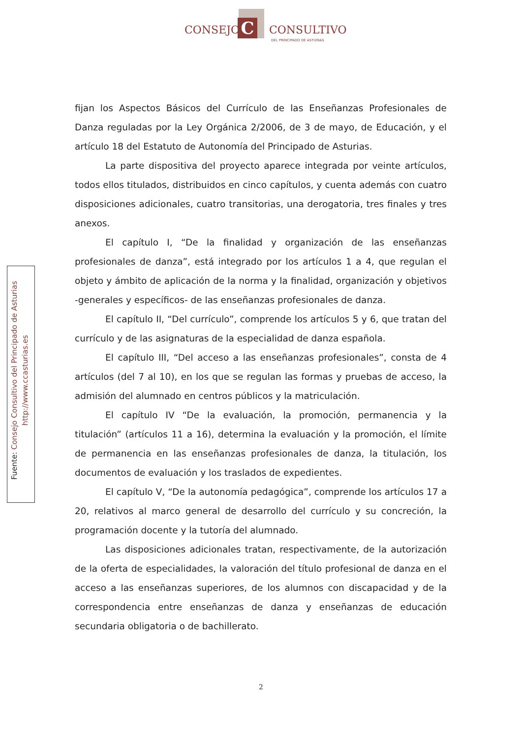C
CONSEJO CONSULTIVO
DEL PRINCIPADO DE ASTURIAS
Fuente: Consejo Consultivo del Principado de Asturias
http://www.ccasturias.es
fijan los Aspectos Básicos del Currículo de las Enseñanzas Profesionales de Danza reguladas por la Ley Orgánica 2/2006, de 3 de mayo, de Educación, y el artículo 18 del Estatuto de Autonomía del Principado de Asturias.
La parte dispositiva del proyecto aparece integrada por veinte artículos, todos ellos titulados, distribuidos en cinco capítulos, y cuenta además con cuatro disposiciones adicionales, cuatro transitorias, una derogatoria, tres finales y tres anexos.
El capítulo I, “De la finalidad y organización de las enseñanzas profesionales de danza”, está integrado por los artículos 1 a 4, que regulan el objeto y ámbito de aplicación de la norma y la finalidad, organización y objetivos -generales y específicos- de las enseñanzas profesionales de danza.
El capítulo II, “Del currículo”, comprende los artículos 5 y 6, que tratan del currículo y de las asignaturas de la especialidad de danza española.
El capítulo III, “Del acceso a las enseñanzas profesionales”, consta de 4 artículos (del 7 al 10), en los que se regulan las formas y pruebas de acceso, la admisión del alumnado en centros públicos y la matriculación.
El capítulo IV “De la evaluación, la promoción, permanencia y la titulación” (artículos 11 a 16), determina la evaluación y la promoción, el límite de permanencia en las enseñanzas profesionales de danza, la titulación, los documentos de evaluación y los traslados de expedientes.
El capítulo V, “De la autonomía pedagógica”, comprende los artículos 17 a 20, relativos al marco general de desarrollo del currículo y su concreción, la programación docente y la tutoría del alumnado.
Las disposiciones adicionales tratan, respectivamente, de la autorización de la oferta de especialidades, la valoración del título profesional de danza en el acceso a las enseñanzas superiores, de los alumnos con discapacidad y de la correspondencia entre enseñanzas de danza y enseñanzas de educación secundaria obligatoria o de bachillerato.
2